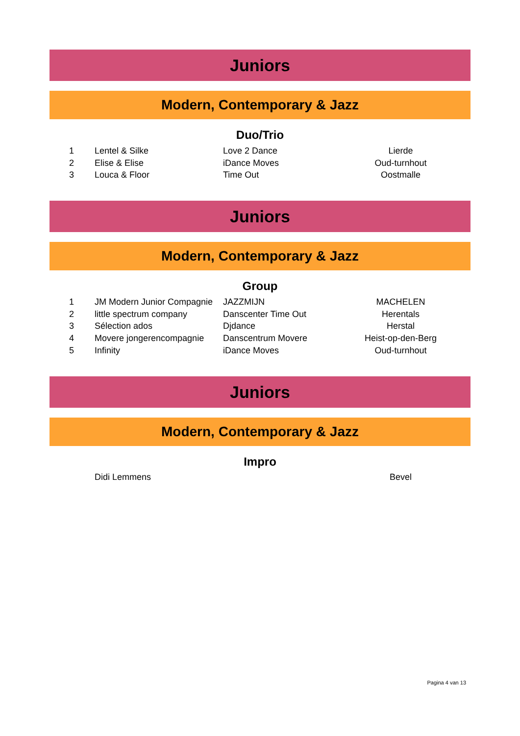Juniors
Modern, Contemporary & Jazz
Duo/Trio
| 1 | Lentel & Silke | Love 2 Dance | Lierde |
| 2 | Elise & Elise | iDance Moves | Oud-turnhout |
| 3 | Louca & Floor | Time Out | Oostmalle |
Juniors
Modern, Contemporary & Jazz
Group
| 1 | JM Modern Junior Compagnie | JAZZMIJN | MACHELEN |
| 2 | little spectrum company | Danscenter Time Out | Herentals |
| 3 | Sélection ados | Djdance | Herstal |
| 4 | Movere jongerencompagnie | Danscentrum Movere | Heist-op-den-Berg |
| 5 | Infinity | iDance Moves | Oud-turnhout |
Juniors
Modern, Contemporary & Jazz
Impro
| | Didi Lemmens | | Bevel |
Pagina 4 van 13